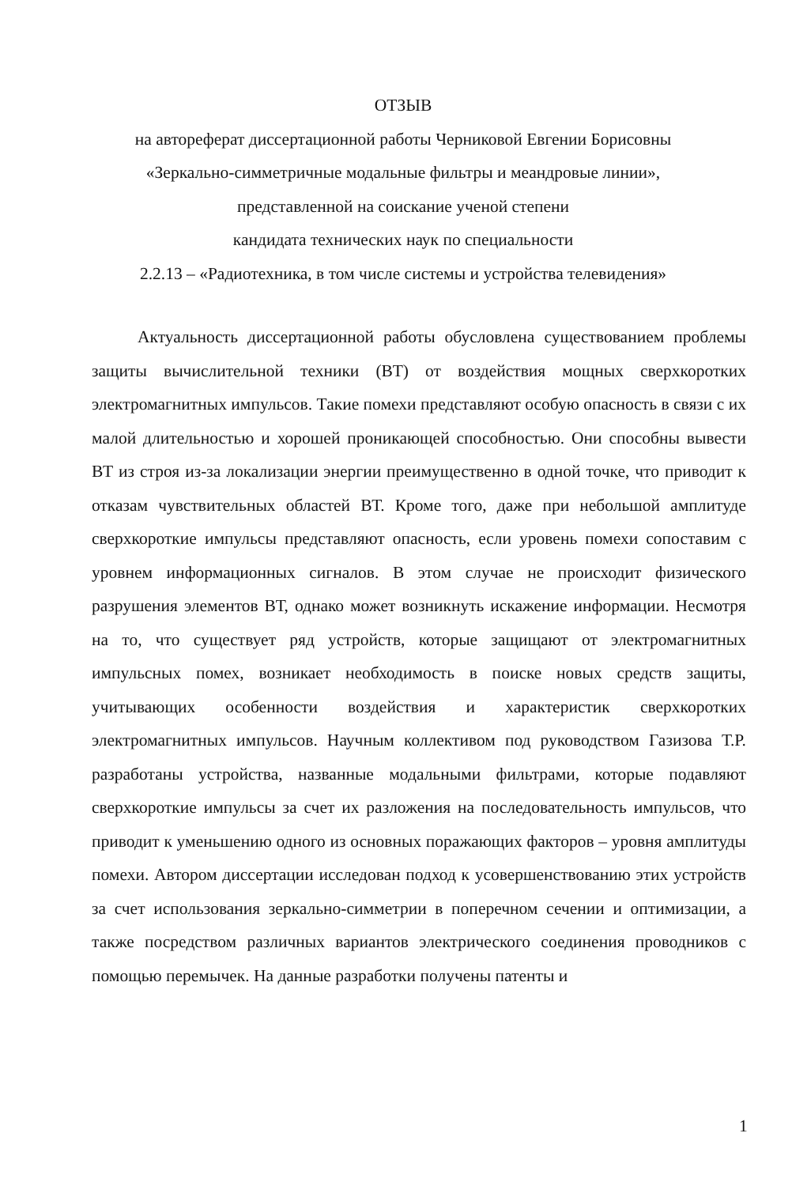ОТЗЫВ
на автореферат диссертационной работы Черниковой Евгении Борисовны
«Зеркально-симметричные модальные фильтры и меандровые линии»,
представленной на соискание ученой степени
кандидата технических наук по специальности
2.2.13 – «Радиотехника, в том числе системы и устройства телевидения»
Актуальность диссертационной работы обусловлена существованием проблемы защиты вычислительной техники (ВТ) от воздействия мощных сверхкоротких электромагнитных импульсов. Такие помехи представляют особую опасность в связи с их малой длительностью и хорошей проникающей способностью. Они способны вывести ВТ из строя из-за локализации энергии преимущественно в одной точке, что приводит к отказам чувствительных областей ВТ. Кроме того, даже при небольшой амплитуде сверхкороткие импульсы представляют опасность, если уровень помехи сопоставим с уровнем информационных сигналов. В этом случае не происходит физического разрушения элементов ВТ, однако может возникнуть искажение информации. Несмотря на то, что существует ряд устройств, которые защищают от электромагнитных импульсных помех, возникает необходимость в поиске новых средств защиты, учитывающих особенности воздействия и характеристик сверхкоротких электромагнитных импульсов. Научным коллективом под руководством Газизова Т.Р. разработаны устройства, названные модальными фильтрами, которые подавляют сверхкороткие импульсы за счет их разложения на последовательность импульсов, что приводит к уменьшению одного из основных поражающих факторов – уровня амплитуды помехи. Автором диссертации исследован подход к усовершенствованию этих устройств за счет использования зеркально-симметрии в поперечном сечении и оптимизации, а также посредством различных вариантов электрического соединения проводников с помощью перемычек. На данные разработки получены патенты и
1